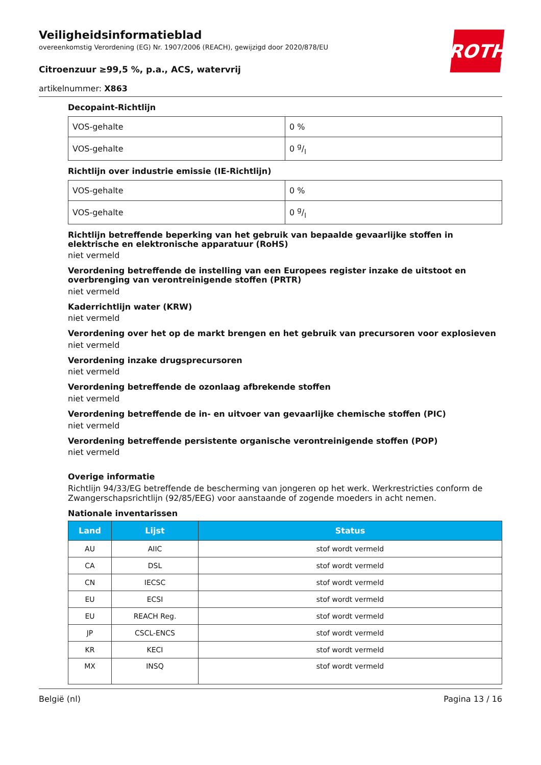ROTH
Veiligheidsinformatieblad
overeenkomstig Verordening (EG) Nr. 1907/2006 (REACH), gewijzigd door 2020/878/EU
Citroenzuur ≥99,5 %, p.a., ACS, watervrij
artikelnummer: X863
Decopaint-Richtlijn
| VOS-gehalte | 0 % |
| VOS-gehalte | 0 g/l |
Richtlijn over industrie emissie (IE-Richtlijn)
| VOS-gehalte | 0 % |
| VOS-gehalte | 0 g/l |
Richtlijn betreffende beperking van het gebruik van bepaalde gevaarlijke stoffen in elektrische en elektronische apparatuur (RoHS)
niet vermeld
Verordening betreffende de instelling van een Europees register inzake de uitstoot en overbrenging van verontreinigende stoffen (PRTR)
niet vermeld
Kaderrichtlijn water (KRW)
niet vermeld
Verordening over het op de markt brengen en het gebruik van precursoren voor explosieven
niet vermeld
Verordening inzake drugsprecursoren
niet vermeld
Verordening betreffende de ozonlaag afbrekende stoffen
niet vermeld
Verordening betreffende de in- en uitvoer van gevaarlijke chemische stoffen (PIC)
niet vermeld
Verordening betreffende persistente organische verontreinigende stoffen (POP)
niet vermeld
Overige informatie
Richtlijn 94/33/EG betreffende de bescherming van jongeren op het werk. Werkrestricties conform de Zwangerschapsrichtlijn (92/85/EEG) voor aanstaande of zogende moeders in acht nemen.
Nationale inventarissen
| Land | Lijst | Status |
| --- | --- | --- |
| AU | AIIC | stof wordt vermeld |
| CA | DSL | stof wordt vermeld |
| CN | IECSC | stof wordt vermeld |
| EU | ECSI | stof wordt vermeld |
| EU | REACH Reg. | stof wordt vermeld |
| JP | CSCL-ENCS | stof wordt vermeld |
| KR | KECI | stof wordt vermeld |
| MX | INSQ | stof wordt vermeld |
België (nl) Pagina 13 / 16